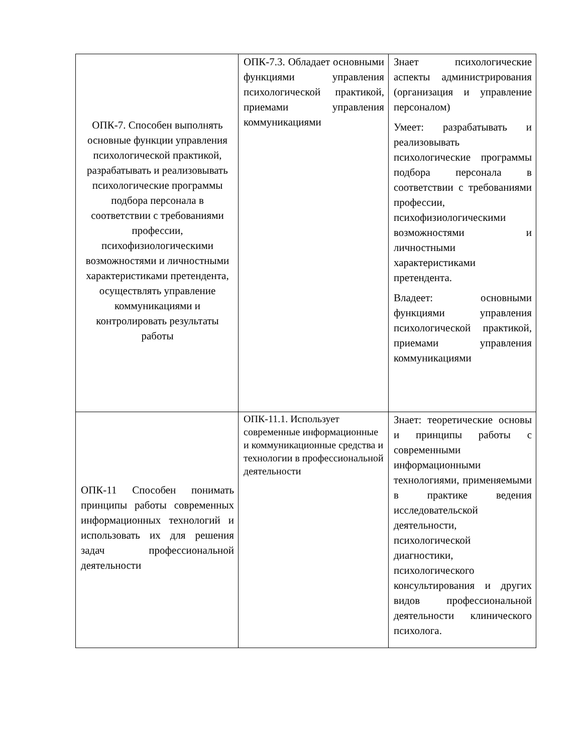| ОПК-7. Способен выполнять основные функции управления психологической практикой, разрабатывать и реализовывать психологические программы подбора персонала в соответствии с требованиями профессии, психофизиологическими возможностями и личностными характеристиками претендента, осуществлять управление коммуникациями и контролировать результаты работы | ОПК-7.3. Обладает основными функциями управления психологической практикой, приемами управления коммуникациями | Знает психологические аспекты администрирования (организация и управление персоналом) Умеет: разрабатывать и реализовывать психологические программы подбора персонала в соответствии с требованиями профессии, психофизиологическими возможностями и личностными характеристиками претендента. Владеет: основными функциями управления психологической практикой, приемами управления коммуникациями |
| ОПК-11 Способен понимать принципы работы современных информационных технологий и использовать их для решения задач профессиональной деятельности | ОПК-11.1. Использует современные информационные и коммуникационные средства и технологии в профессиональной деятельности | Знает: теоретические основы и принципы работы с современными информационными технологиями, применяемыми в практике ведения исследовательской деятельности, психологической диагностики, психологического консультирования и других видов профессиональной деятельности клинического психолога. |